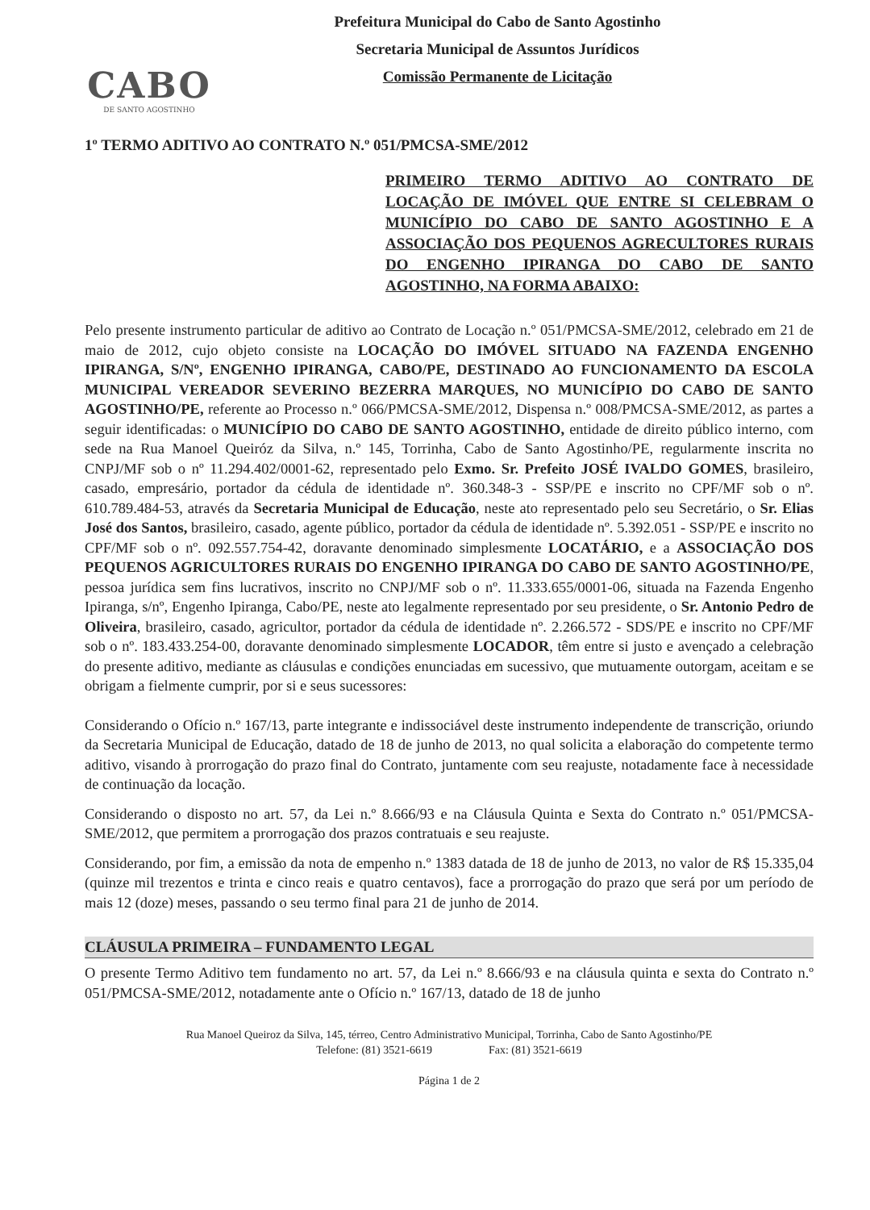CABO
DE SANTO AGOSTINHO
Prefeitura Municipal do Cabo de Santo Agostinho
Secretaria Municipal de Assuntos Jurídicos
Comissão Permanente de Licitação
1º TERMO ADITIVO AO CONTRATO N.º 051/PMCSA-SME/2012
PRIMEIRO TERMO ADITIVO AO CONTRATO DE LOCAÇÃO DE IMÓVEL QUE ENTRE SI CELEBRAM O MUNICÍPIO DO CABO DE SANTO AGOSTINHO E A ASSOCIAÇÃO DOS PEQUENOS AGRECULTORES RURAIS DO ENGENHO IPIRANGA DO CABO DE SANTO AGOSTINHO, NA FORMA ABAIXO:
Pelo presente instrumento particular de aditivo ao Contrato de Locação n.º 051/PMCSA-SME/2012, celebrado em 21 de maio de 2012, cujo objeto consiste na LOCAÇÃO DO IMÓVEL SITUADO NA FAZENDA ENGENHO IPIRANGA, S/Nº, ENGENHO IPIRANGA, CABO/PE, DESTINADO AO FUNCIONAMENTO DA ESCOLA MUNICIPAL VEREADOR SEVERINO BEZERRA MARQUES, NO MUNICÍPIO DO CABO DE SANTO AGOSTINHO/PE, referente ao Processo n.º 066/PMCSA-SME/2012, Dispensa n.º 008/PMCSA-SME/2012, as partes a seguir identificadas: o MUNICÍPIO DO CABO DE SANTO AGOSTINHO, entidade de direito público interno, com sede na Rua Manoel Queiróz da Silva, n.º 145, Torrinha, Cabo de Santo Agostinho/PE, regularmente inscrita no CNPJ/MF sob o nº 11.294.402/0001-62, representado pelo Exmo. Sr. Prefeito JOSÉ IVALDO GOMES, brasileiro, casado, empresário, portador da cédula de identidade nº. 360.348-3 - SSP/PE e inscrito no CPF/MF sob o nº. 610.789.484-53, através da Secretaria Municipal de Educação, neste ato representado pelo seu Secretário, o Sr. Elias José dos Santos, brasileiro, casado, agente público, portador da cédula de identidade nº. 5.392.051 - SSP/PE e inscrito no CPF/MF sob o nº. 092.557.754-42, doravante denominado simplesmente LOCATÁRIO, e a ASSOCIAÇÃO DOS PEQUENOS AGRICULTORES RURAIS DO ENGENHO IPIRANGA DO CABO DE SANTO AGOSTINHO/PE, pessoa jurídica sem fins lucrativos, inscrito no CNPJ/MF sob o nº. 11.333.655/0001-06, situada na Fazenda Engenho Ipiranga, s/nº, Engenho Ipiranga, Cabo/PE, neste ato legalmente representado por seu presidente, o Sr. Antonio Pedro de Oliveira, brasileiro, casado, agricultor, portador da cédula de identidade nº. 2.266.572 - SDS/PE e inscrito no CPF/MF sob o nº. 183.433.254-00, doravante denominado simplesmente LOCADOR, têm entre si justo e avençado a celebração do presente aditivo, mediante as cláusulas e condições enunciadas em sucessivo, que mutuamente outorgam, aceitam e se obrigam a fielmente cumprir, por si e seus sucessores:
Considerando o Ofício n.º 167/13, parte integrante e indissociável deste instrumento independente de transcrição, oriundo da Secretaria Municipal de Educação, datado de 18 de junho de 2013, no qual solicita a elaboração do competente termo aditivo, visando à prorrogação do prazo final do Contrato, juntamente com seu reajuste, notadamente face à necessidade de continuação da locação.
Considerando o disposto no art. 57, da Lei n.º 8.666/93 e na Cláusula Quinta e Sexta do Contrato n.º 051/PMCSA-SME/2012, que permitem a prorrogação dos prazos contratuais e seu reajuste.
Considerando, por fim, a emissão da nota de empenho n.º 1383 datada de 18 de junho de 2013, no valor de R$ 15.335,04 (quinze mil trezentos e trinta e cinco reais e quatro centavos), face a prorrogação do prazo que será por um período de mais 12 (doze) meses, passando o seu termo final para 21 de junho de 2014.
CLÁUSULA PRIMEIRA – FUNDAMENTO LEGAL
O presente Termo Aditivo tem fundamento no art. 57, da Lei n.º 8.666/93 e na cláusula quinta e sexta do Contrato n.º 051/PMCSA-SME/2012, notadamente ante o Ofício n.º 167/13, datado de 18 de junho
Rua Manoel Queiroz da Silva, 145, térreo, Centro Administrativo Municipal, Torrinha, Cabo de Santo Agostinho/PE
Telefone: (81) 3521-6619 Fax: (81) 3521-6619
Página 1 de 2